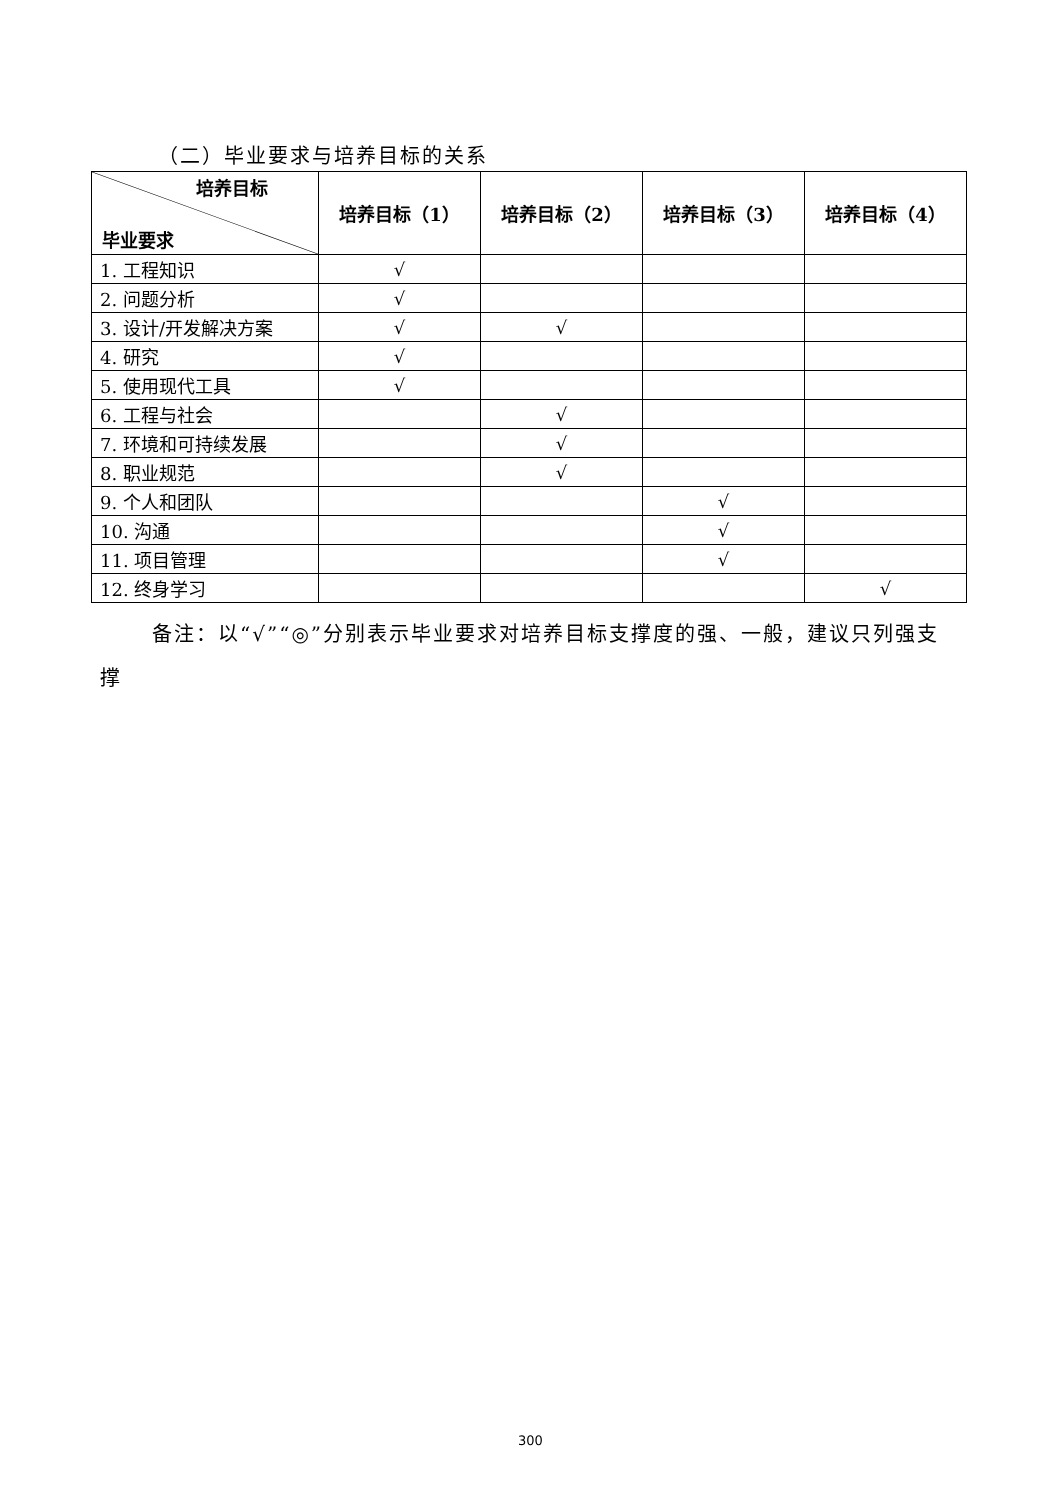（二）毕业要求与培养目标的关系
| 培养目标 毕业要求 | 培养目标（1） | 培养目标（2） | 培养目标（3） | 培养目标（4） |
| --- | --- | --- | --- | --- |
| 1. 工程知识 | √ | | | |
| 2. 问题分析 | √ | | | |
| 3. 设计/开发解决方案 | √ | √ | | |
| 4. 研究 | √ | | | |
| 5. 使用现代工具 | √ | | | |
| 6. 工程与社会 | | √ | | |
| 7. 环境和可持续发展 | | √ | | |
| 8. 职业规范 | | √ | | |
| 9. 个人和团队 | | | √ | |
| 10. 沟通 | | | √ | |
| 11. 项目管理 | | | √ | |
| 12. 终身学习 | | | | √ |
备注：以“√”“◎”分别表示毕业要求对培养目标支撑度的强、一般，建议只列强支撑
300